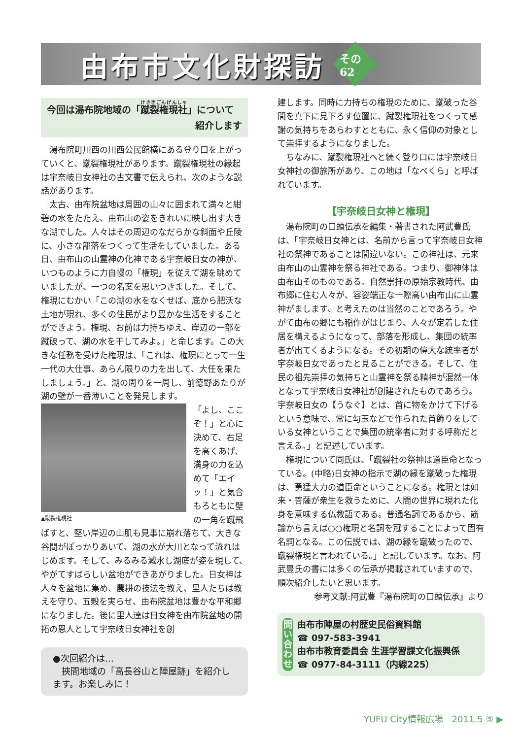由布市文化財探訪
その62
今回は湯布院地域の「蹴裂権現社」について
紹介します
湯布院町川西の川西公民館横にある登り口を上がっていくと、蹴裂権現社があります。蹴裂権現社の縁起は宇奈岐日女神社の古文書で伝えられ、次のような説話があります。
太古、由布院盆地は周囲の山々に囲まれて満々と紺碧の水をたたえ、由布山の姿をきれいに映し出す大きな湖でした。人々はその周辺のなだらかな斜面や丘陵に、小さな部落をつくって生活をしていました。ある日、由布山の山霊神の化神である宇奈岐日女の神が、いつものように力自慢の「権現」を従えて湖を眺めていましたが、一つの名案を思いつきました。そして、権現にむかい「この湖の水をなくせば、底から肥沃な土地が現れ、多くの住民がより豊かな生活をすることができよう。権現、お前は力持ちゆえ、岸辺の一部を蹴破って、湖の水を干してみよ。」と命じます。この大きな任務を受けた権現は、「これは、権現にとって一生一代の大仕事、あらん限りの力を出して、大任を果たしましょう。」と、湖の周りを一周し、前徳野あたりが湖の壁が一番薄いことを発見します。
▲蹴裂権現社
「よし、ここぞ！」と心に決めて、右足を高くあげ、満身の力を込めて「エイッ！」と気合もろともに壁の一角を蹴飛
ばすと、堅い岸辺の山肌も見事に崩れ落ちて、大きな谷間がぽっかりあいて、湖の水が大川となって流れはじめます。そして、みるみる減水し湖底が姿を現して、やがてすばらしい盆地ができあがりました。日女神は人々を盆地に集め、農耕の技法を教え、里人たちは教えを守り、五穀を実らせ、由布院盆地は豊かな平和郷になりました。後に里人達は日女神を由布院盆地の開拓の恩人として宇奈岐日女神社を創
●次回紹介は…
　挾間地域の「高長谷山と陣屋跡」を紹介します。お楽しみに！
建します。同時に力持ちの権現のために、蹴破った谷間を真下に見下ろす位置に、蹴裂権現社をつくって感謝の気持ちをあらわすとともに、永く信仰の対象として崇拝するようになりました。
ちなみに、蹴裂権現社へと続く登り口には宇奈岐日女神社の御旅所があり、この地は「なべくら」と呼ばれています。
【宇奈岐日女神と権現】
湯布院町の口頭伝承を編集・著書された阿武豊氏は、「宇奈岐日女神とは、名前から言って宇奈岐日女神社の祭神であることは間違いない。この神社は、元来由布山の山霊神を祭る神社である。つまり、御神体は由布山そのものである。自然崇拝の原始宗教時代、由布郷に住む人々が、容姿端正な一際高い由布山に山霊神がまします、と考えたのは当然のことであろう。やがて由布の郷にも稲作がはじまり、人々が定着した住居を構えるようになって、部落を形成し、集団の統率者が出てくるようになる。その初期の偉大な統率者が宇奈岐日女であったと見ることができる。そして、住民の祖先崇拝の気持ちと山霊神を祭る精神が混然一体となって宇奈岐日女神社が創建されたものであろう。宇奈岐日女の【うなぐ】とは、首に物をかけて下げるという意味で、常に勾玉などで作られた首飾りをしている女神ということで集団の統率者に対する呼称だと言える。」と記述しています。
権現について同氏は、「蹴裂社の祭神は道臣命となっている。(中略)日女神の指示で湖の縁を蹴破った権現は、勇猛大力の道臣命ということになる。権現とは如来・菩薩が衆生を救うために、人間の世界に現れた化身を意味する仏教語である。普通名詞であるから、筋論から言えば○○権現と名詞を冠することによって固有名詞となる。この伝説では、湖の縁を蹴破ったので、蹴裂権現と言われている。」と記しています。なお、阿武豊氏の書には多くの伝承が掲載されていますので、順次紹介したいと思います。
参考文献:阿武豊『湯布院町の口頭伝承』より
問い合わせ
由布市陣屋の村歴史民俗資料館
☎ 097-583-3941
由布市教育委員会 生涯学習課文化振興係
☎ 0977-84-3111（内線225）
YUFU City情報広場　2011.5 ⑤ ▶